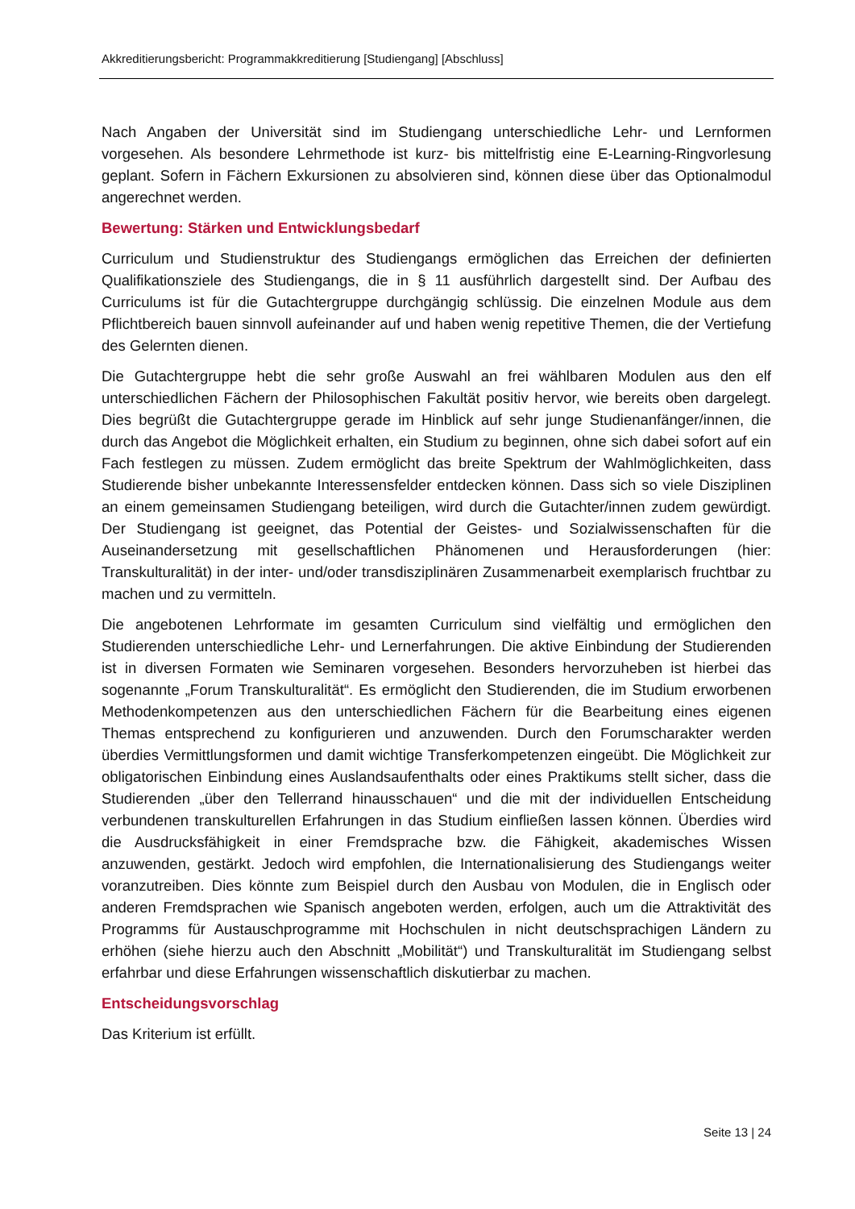Akkreditierungsbericht: Programmakkreditierung [Studiengang] [Abschluss]
Nach Angaben der Universität sind im Studiengang unterschiedliche Lehr- und Lernformen vorgesehen. Als besondere Lehrmethode ist kurz- bis mittelfristig eine E-Learning-Ringvorlesung geplant. Sofern in Fächern Exkursionen zu absolvieren sind, können diese über das Optionalmodul angerechnet werden.
Bewertung: Stärken und Entwicklungsbedarf
Curriculum und Studienstruktur des Studiengangs ermöglichen das Erreichen der definierten Qualifikationsziele des Studiengangs, die in § 11 ausführlich dargestellt sind. Der Aufbau des Curriculums ist für die Gutachtergruppe durchgängig schlüssig. Die einzelnen Module aus dem Pflichtbereich bauen sinnvoll aufeinander auf und haben wenig repetitive Themen, die der Vertiefung des Gelernten dienen.
Die Gutachtergruppe hebt die sehr große Auswahl an frei wählbaren Modulen aus den elf unterschiedlichen Fächern der Philosophischen Fakultät positiv hervor, wie bereits oben dargelegt. Dies begrüßt die Gutachtergruppe gerade im Hinblick auf sehr junge Studienanfänger/innen, die durch das Angebot die Möglichkeit erhalten, ein Studium zu beginnen, ohne sich dabei sofort auf ein Fach festlegen zu müssen. Zudem ermöglicht das breite Spektrum der Wahlmöglichkeiten, dass Studierende bisher unbekannte Interessensfelder entdecken können. Dass sich so viele Disziplinen an einem gemeinsamen Studiengang beteiligen, wird durch die Gutachter/innen zudem gewürdigt. Der Studiengang ist geeignet, das Potential der Geistes- und Sozialwissenschaften für die Auseinandersetzung mit gesellschaftlichen Phänomenen und Herausforderungen (hier: Transkulturalität) in der inter- und/oder transdisziplinären Zusammenarbeit exemplarisch fruchtbar zu machen und zu vermitteln.
Die angebotenen Lehrformate im gesamten Curriculum sind vielfältig und ermöglichen den Studierenden unterschiedliche Lehr- und Lernerfahrungen. Die aktive Einbindung der Studierenden ist in diversen Formaten wie Seminaren vorgesehen. Besonders hervorzuheben ist hierbei das sogenannte „Forum Transkulturalität“. Es ermöglicht den Studierenden, die im Studium erworbenen Methodenkompetenzen aus den unterschiedlichen Fächern für die Bearbeitung eines eigenen Themas entsprechend zu konfigurieren und anzuwenden. Durch den Forumscharakter werden überdies Vermittlungsformen und damit wichtige Transferkompetenzen eingeübt. Die Möglichkeit zur obligatorischen Einbindung eines Auslandsaufenthalts oder eines Praktikums stellt sicher, dass die Studierenden „über den Tellerrand hinausschauen“ und die mit der individuellen Entscheidung verbundenen transkulturellen Erfahrungen in das Studium einfließen lassen können. Überdies wird die Ausdrucksfähigkeit in einer Fremdsprache bzw. die Fähigkeit, akademisches Wissen anzuwenden, gestärkt. Jedoch wird empfohlen, die Internationalisierung des Studiengangs weiter voranzutreiben. Dies könnte zum Beispiel durch den Ausbau von Modulen, die in Englisch oder anderen Fremdsprachen wie Spanisch angeboten werden, erfolgen, auch um die Attraktivität des Programms für Austauschprogramme mit Hochschulen in nicht deutschsprachigen Ländern zu erhöhen (siehe hierzu auch den Abschnitt „Mobilität“) und Transkulturalität im Studiengang selbst erfahrbar und diese Erfahrungen wissenschaftlich diskutierbar zu machen.
Entscheidungsvorschlag
Das Kriterium ist erfüllt.
Seite 13 | 24